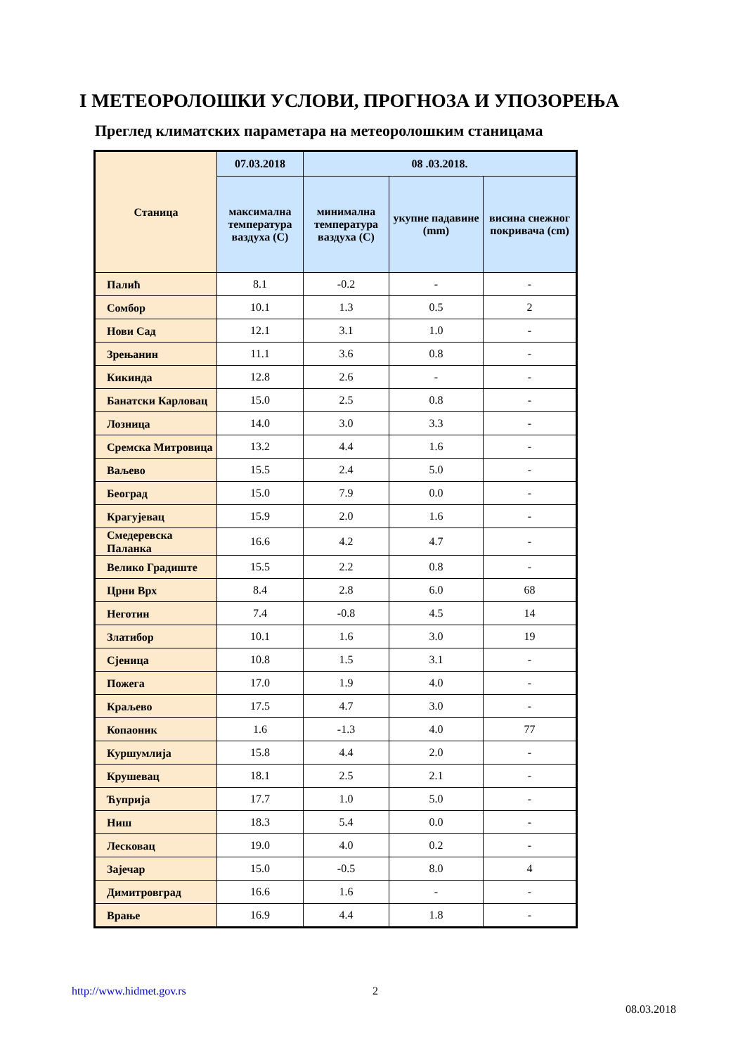I МЕТЕОРОЛОШКИ УСЛОВИ, ПРОГНОЗА И УПОЗОРЕЊА
Преглед климатских параметара на метеоролошким станицама
| Станица | 07.03.2018 | 08 .03.2018. | | |
| --- | --- | --- | --- | --- |
| | максимална температура ваздуха (C) | минимална температура ваздуха (C) | укупне падавине (mm) | висина снежног покривача (cm) |
| Палић | 8.1 | -0.2 | - | - |
| Сомбор | 10.1 | 1.3 | 0.5 | 2 |
| Нови Сад | 12.1 | 3.1 | 1.0 | - |
| Зрењанин | 11.1 | 3.6 | 0.8 | - |
| Кикинда | 12.8 | 2.6 | - | - |
| Банатски Карловац | 15.0 | 2.5 | 0.8 | - |
| Лозница | 14.0 | 3.0 | 3.3 | - |
| Сремска Митровица | 13.2 | 4.4 | 1.6 | - |
| Ваљево | 15.5 | 2.4 | 5.0 | - |
| Београд | 15.0 | 7.9 | 0.0 | - |
| Крагујевац | 15.9 | 2.0 | 1.6 | - |
| Смедеревска Паланка | 16.6 | 4.2 | 4.7 | - |
| Велико Градиште | 15.5 | 2.2 | 0.8 | - |
| Црни Врх | 8.4 | 2.8 | 6.0 | 68 |
| Неготин | 7.4 | -0.8 | 4.5 | 14 |
| Златибор | 10.1 | 1.6 | 3.0 | 19 |
| Сјеница | 10.8 | 1.5 | 3.1 | - |
| Пожега | 17.0 | 1.9 | 4.0 | - |
| Краљево | 17.5 | 4.7 | 3.0 | - |
| Копаоник | 1.6 | -1.3 | 4.0 | 77 |
| Куршумлија | 15.8 | 4.4 | 2.0 | - |
| Крушевац | 18.1 | 2.5 | 2.1 | - |
| Ћуприја | 17.7 | 1.0 | 5.0 | - |
| Ниш | 18.3 | 5.4 | 0.0 | - |
| Лесковац | 19.0 | 4.0 | 0.2 | - |
| Зајечар | 15.0 | -0.5 | 8.0 | 4 |
| Димитровград | 16.6 | 1.6 | - | - |
| Врање | 16.9 | 4.4 | 1.8 | - |
http://www.hidmet.gov.rs 2
08.03.2018